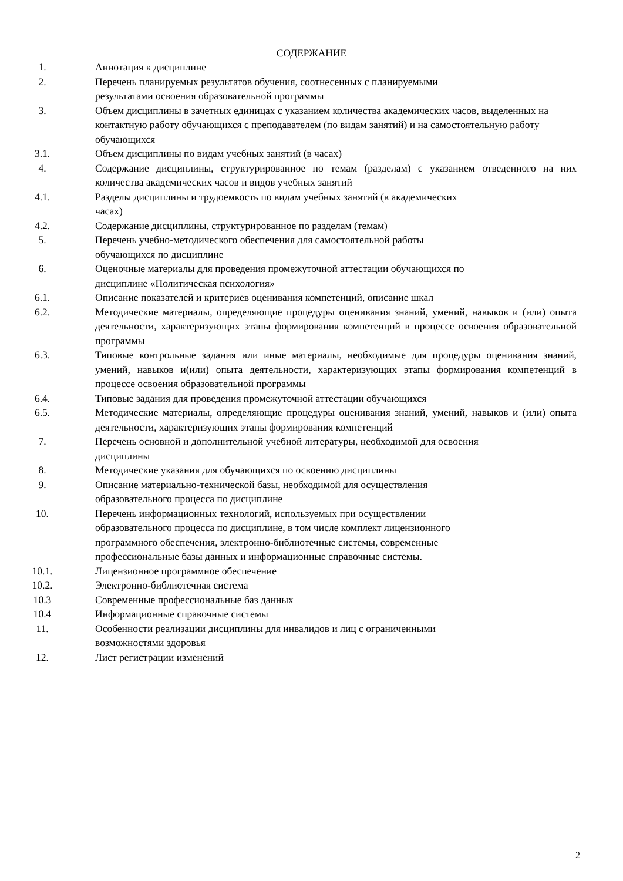СОДЕРЖАНИЕ
1. Аннотация к дисциплине
2. Перечень планируемых результатов обучения, соотнесенных с планируемыми
результатами освоения образовательной программы
3. Объем дисциплины в зачетных единицах с указанием количества академических часов, выделенных на контактную работу обучающихся с преподавателем (по видам занятий) и на самостоятельную работу обучающихся
3.1. Объем дисциплины по видам учебных занятий (в часах)
4. Содержание дисциплины, структурированное по темам (разделам) с указанием отведенного на них количества академических часов и видов учебных занятий
4.1. Разделы дисциплины и трудоемкость по видам учебных занятий (в академических
часах)
4.2. Содержание дисциплины, структурированное по разделам (темам)
5. Перечень учебно-методического обеспечения для самостоятельной работы
обучающихся по дисциплине
6. Оценочные материалы для проведения промежуточной аттестации обучающихся по
дисциплине «Политическая психология»
6.1. Описание показателей и критериев оценивания компетенций, описание шкал
6.2. Методические материалы, определяющие процедуры оценивания знаний, умений, навыков и (или) опыта деятельности, характеризующих этапы формирования компетенций в процессе освоения образовательной программы
6.3. Типовые контрольные задания или иные материалы, необходимые для процедуры оценивания знаний, умений, навыков и(или) опыта деятельности, характеризующих этапы формирования компетенций в процессе освоения образовательной программы
6.4. Типовые задания для проведения промежуточной аттестации обучающихся
6.5. Методические материалы, определяющие процедуры оценивания знаний, умений, навыков и (или) опыта деятельности, характеризующих этапы формирования компетенций
7. Перечень основной и дополнительной учебной литературы, необходимой для освоения
дисциплины
8. Методические указания для обучающихся по освоению дисциплины
9. Описание материально-технической базы, необходимой для осуществления
образовательного процесса по дисциплине
10. Перечень информационных технологий, используемых при осуществлении
образовательного процесса по дисциплине, в том числе комплект лицензионного
программного обеспечения, электронно-библиотечные системы, современные
профессиональные базы данных и информационные справочные системы.
10.1. Лицензионное программное обеспечение
10.2. Электронно-библиотечная система
10.3 Современные профессиональные баз данных
10.4 Информационные справочные системы
11. Особенности реализации дисциплины для инвалидов и лиц с ограниченными
возможностями здоровья
12. Лист регистрации изменений
2